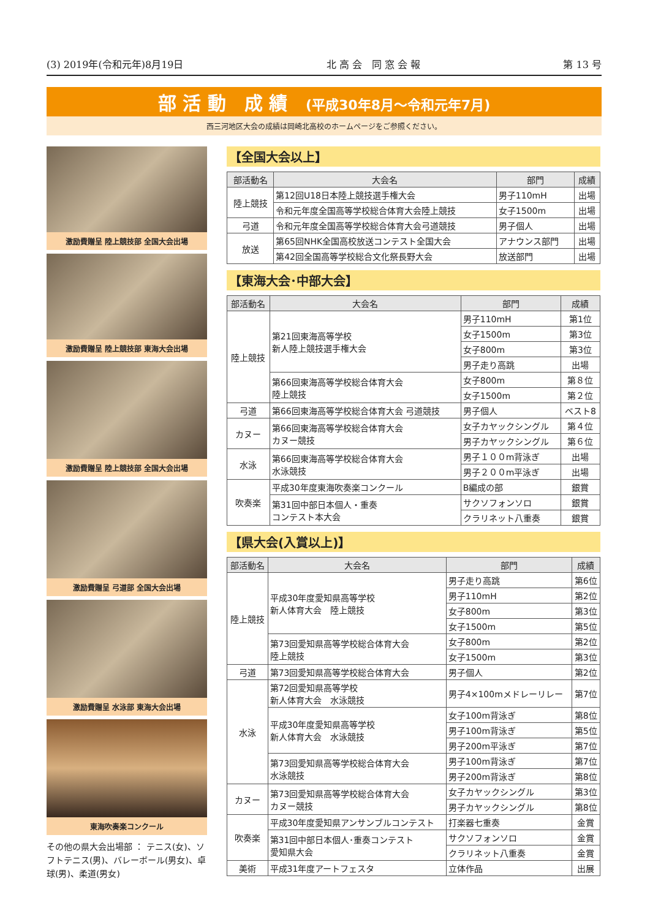(3) 2019年(令和元年)8月19日 北 高 会　同 窓 会 報 第 13 号
部 活 動　成 績　(平成30年8月～令和元年7月)
西三河地区大会の成績は岡崎北高校のホームページをご参照ください。
激励費贈呈 陸上競技部 全国大会出場
激励費贈呈 陸上競技部 東海大会出場
激励費贈呈 陸上競技部 全国大会出場
激励費贈呈 弓道部 全国大会出場
激励費贈呈 水泳部 東海大会出場
東海吹奏楽コンクール
その他の県大会出場部 ： テニス(女)、ソフトテニス(男)、バレーボール(男女)、卓球(男)、柔道(男女)
【全国大会以上】
| 部活動名 | 大会名 | 部門 | 成績 |
| --- | --- | --- | --- |
| 陸上競技 | 第12回U18日本陸上競技選手権大会 | 男子110mH | 出場 |
| | 令和元年度全国高等学校総合体育大会陸上競技 | 女子1500m | 出場 |
| 弓道 | 令和元年度全国高等学校総合体育大会弓道競技 | 男子個人 | 出場 |
| 放送 | 第65回NHK全国高校放送コンテスト全国大会 | アナウンス部門 | 出場 |
| | 第42回全国高等学校総合文化祭長野大会 | 放送部門 | 出場 |
【東海大会･中部大会】
| 部活動名 | 大会名 | 部門 | 成績 |
| --- | --- | --- | --- |
| 陸上競技 | 第21回東海高等学校 新人陸上競技選手権大会 | 男子110mH | 第1位 |
| | | 女子1500m | 第3位 |
| | | 女子800m | 第3位 |
| | | 男子走り高跳 | 出場 |
| | 第66回東海高等学校総合体育大会 陸上競技 | 女子800m | 第８位 |
| | | 女子1500m | 第２位 |
| 弓道 | 第66回東海高等学校総合体育大会 弓道競技 | 男子個人 | ベスト8 |
| カヌー | 第66回東海高等学校総合体育大会 カヌー競技 | 女子カヤックシングル | 第４位 |
| | | 男子カヤックシングル | 第６位 |
| 水泳 | 第66回東海高等学校総合体育大会 水泳競技 | 男子１００m背泳ぎ | 出場 |
| | | 男子２００m平泳ぎ | 出場 |
| 吹奏楽 | 平成30年度東海吹奏楽コンクール | B編成の部 | 銀賞 |
| | 第31回中部日本個人・重奏 コンテスト本大会 | サクソフォンソロ | 銀賞 |
| | | クラリネット八重奏 | 銀賞 |
【県大会(入賞以上)】
| 部活動名 | 大会名 | 部門 | 成績 |
| --- | --- | --- | --- |
| 陸上競技 | 平成30年度愛知県高等学校 新人体育大会 陸上競技 | 男子走り高跳 | 第6位 |
| | | 男子110mH | 第2位 |
| | | 女子800m | 第3位 |
| | | 女子1500m | 第5位 |
| | 第73回愛知県高等学校総合体育大会 陸上競技 | 女子800m | 第2位 |
| | | 女子1500m | 第3位 |
| 弓道 | 第73回愛知県高等学校総合体育大会 | 男子個人 | 第2位 |
| 水泳 | 第72回愛知県高等学校 新人体育大会 水泳競技 | 男子4×100mメドレーリレー | 第7位 |
| | 平成30年度愛知県高等学校 新人体育大会 水泳競技 | 女子100m背泳ぎ | 第8位 |
| | | 男子100m背泳ぎ | 第5位 |
| | | 男子200m平泳ぎ | 第7位 |
| | 第73回愛知県高等学校総合体育大会 水泳競技 | 男子100m背泳ぎ | 第7位 |
| | | 男子200m背泳ぎ | 第8位 |
| カヌー | 第73回愛知県高等学校総合体育大会 カヌー競技 | 女子カヤックシングル | 第3位 |
| | | 男子カヤックシングル | 第8位 |
| 吹奏楽 | 平成30年度愛知県アンサンブルコンテスト | 打楽器七重奏 | 金賞 |
| | 第31回中部日本個人･重奏コンテスト 愛知県大会 | サクソフォンソロ | 金賞 |
| | | クラリネット八重奏 | 金賞 |
| 美術 | 平成31年度アートフェスタ | 立体作品 | 出展 |